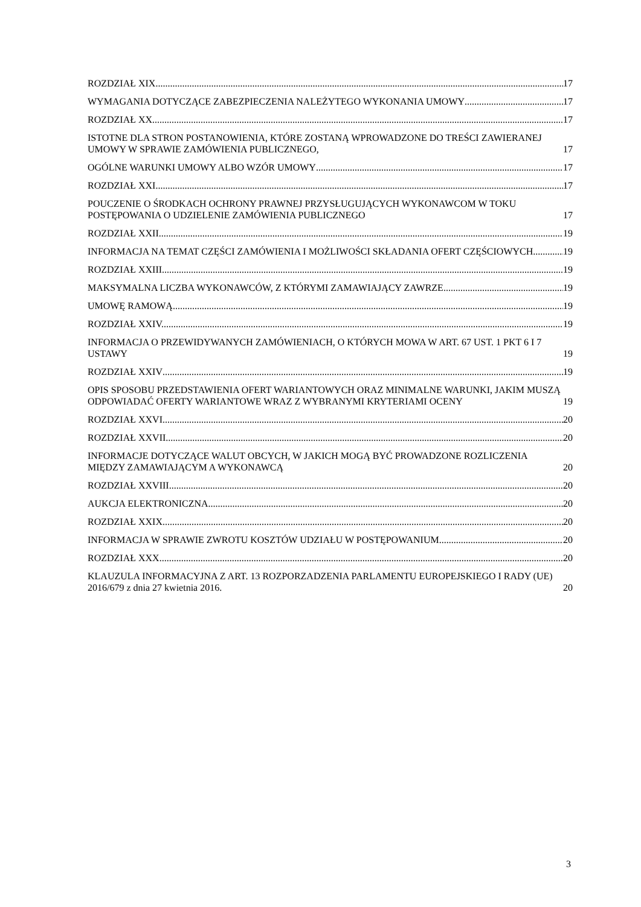ROZDZIAŁ XIX. 17
WYMAGANIA DOTYCZĄCE ZABEZPIECZENIA NALEŻYTEGO WYKONANIA UMOWY 17
ROZDZIAŁ XX. 17
ISTOTNE DLA STRON POSTANOWIENIA, KTÓRE ZOSTANĄ WPROWADZONE DO TREŚCI ZAWIERANEJ UMOWY W SPRAWIE ZAMÓWIENIA PUBLICZNEGO, 17
OGÓLNE WARUNKI UMOWY ALBO WZÓR UMOWY 17
ROZDZIAŁ XXI. 17
POUCZENIE O ŚRODKACH OCHRONY PRAWNEJ PRZYSŁUGUJĄCYCH WYKONAWCOM W TOKU POSTĘPOWANIA O UDZIELENIE ZAMÓWIENIA PUBLICZNEGO 17
ROZDZIAŁ XXII. 19
INFORMACJA NA TEMAT CZĘŚCI ZAMÓWIENIA I MOŻLIWOŚCI SKŁADANIA OFERT CZĘŚCIOWYCH 19
ROZDZIAŁ XXIII. 19
MAKSYMALNA LICZBA WYKONAWCÓW, Z KTÓRYMI ZAMAWIAJĄCY ZAWRZE 19
UMOWĘ RAMOWĄ 19
ROZDZIAŁ XXIV. 19
INFORMACJA O PRZEWIDYWANYCH ZAMÓWIENIACH, O KTÓRYCH MOWA W ART. 67 UST. 1 PKT 6 I 7 USTAWY 19
ROZDZIAŁ XXIV 19
OPIS SPOSOBU PRZEDSTAWIENIA OFERT WARIANTOWYCH ORAZ MINIMALNE WARUNKI, JAKIM MUSZĄ ODPOWIADAĆ OFERTY WARIANTOWE WRAZ Z WYBRANYMI KRYTERIAMI OCENY 19
ROZDZIAŁ XXVI. 20
ROZDZIAŁ XXVII. 20
INFORMACJE DOTYCZĄCE WALUT OBCYCH, W JAKICH MOGĄ BYĆ PROWADZONE ROZLICZENIA MIĘDZY ZAMAWIAJĄCYM A WYKONAWCĄ 20
ROZDZIAŁ XXVIII. 20
AUKCJA ELEKTRONICZNA 20
ROZDZIAŁ XXIX. 20
INFORMACJA W SPRAWIE ZWROTU KOSZTÓW UDZIAŁU W POSTĘPOWANIUM 20
ROZDZIAŁ XXX. 20
KLAUZULA INFORMACYJNA Z ART. 13 ROZPORZADZENIA PARLAMENTU EUROPEJSKIEGO I RADY (UE) 2016/679 z dnia 27 kwietnia 2016. 20
3